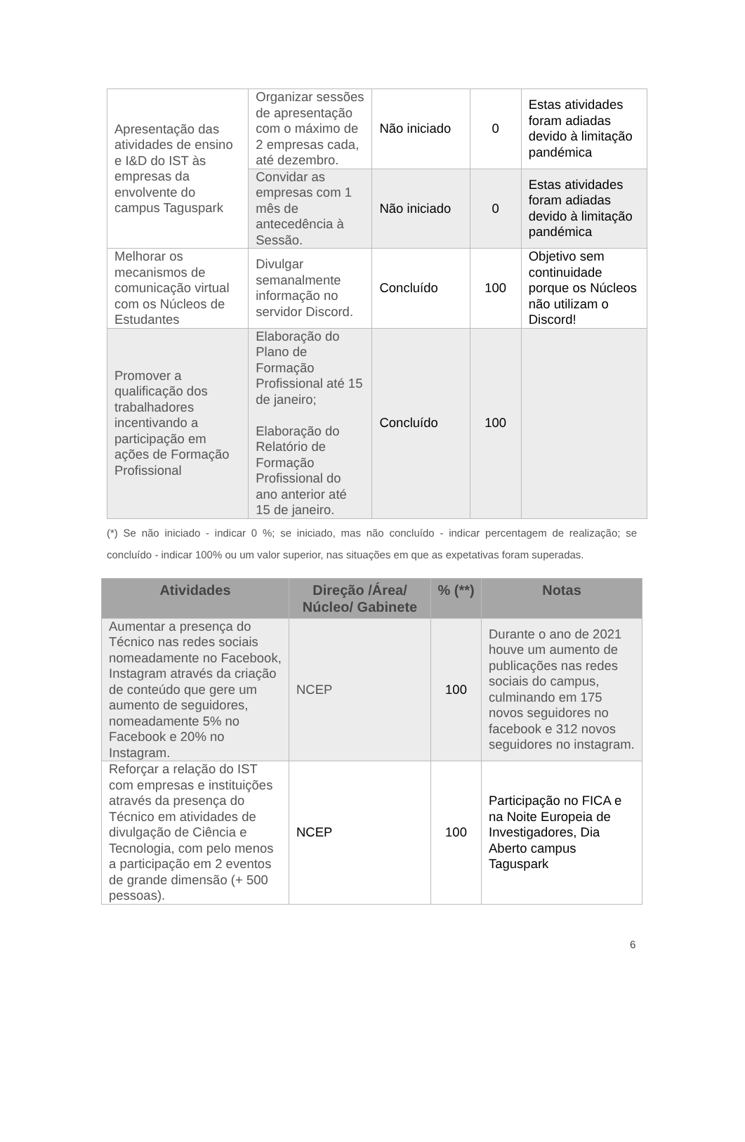| Apresentação das atividades de ensino e I&D do IST às empresas da envolvente do campus Taguspark | Organizar sessões de apresentação com o máximo de 2 empresas cada, até dezembro. | Não iniciado | 0 | Estas atividades foram adiadas devido à limitação pandémica |
| | Convidar as empresas com 1 mês de antecedência à Sessão. | Não iniciado | 0 | Estas atividades foram adiadas devido à limitação pandémica |
| Melhorar os mecanismos de comunicação virtual com os Núcleos de Estudantes | Divulgar semanalmente informação no servidor Discord. | Concluído | 100 | Objetivo sem continuidade porque os Núcleos não utilizam o Discord! |
| Promover a qualificação dos trabalhadores incentivando a participação em ações de Formação Profissional | Elaboração do Plano de Formação Profissional até 15 de janeiro; Elaboração do Relatório de Formação Profissional do ano anterior até 15 de janeiro. | Concluído | 100 | |
(*) Se não iniciado - indicar 0 %; se iniciado, mas não concluído - indicar percentagem de realização; se concluído - indicar 100% ou um valor superior, nas situações em que as expetativas foram superadas.
| Atividades | Direção /Área/ Núcleo/ Gabinete | % (**) | Notas |
| --- | --- | --- | --- |
| Aumentar a presença do Técnico nas redes sociais nomeadamente no Facebook, Instagram através da criação de conteúdo que gere um aumento de seguidores, nomeadamente 5% no Facebook e 20% no Instagram. | NCEP | 100 | Durante o ano de 2021 houve um aumento de publicações nas redes sociais do campus, culminando em 175 novos seguidores no facebook e 312 novos seguidores no instagram. |
| Reforçar a relação do IST com empresas e instituições através da presença do Técnico em atividades de divulgação de Ciência e Tecnologia, com pelo menos a participação em 2 eventos de grande dimensão (+ 500 pessoas). | NCEP | 100 | Participação no FICA e na Noite Europeia de Investigadores, Dia Aberto campus Taguspark |
6